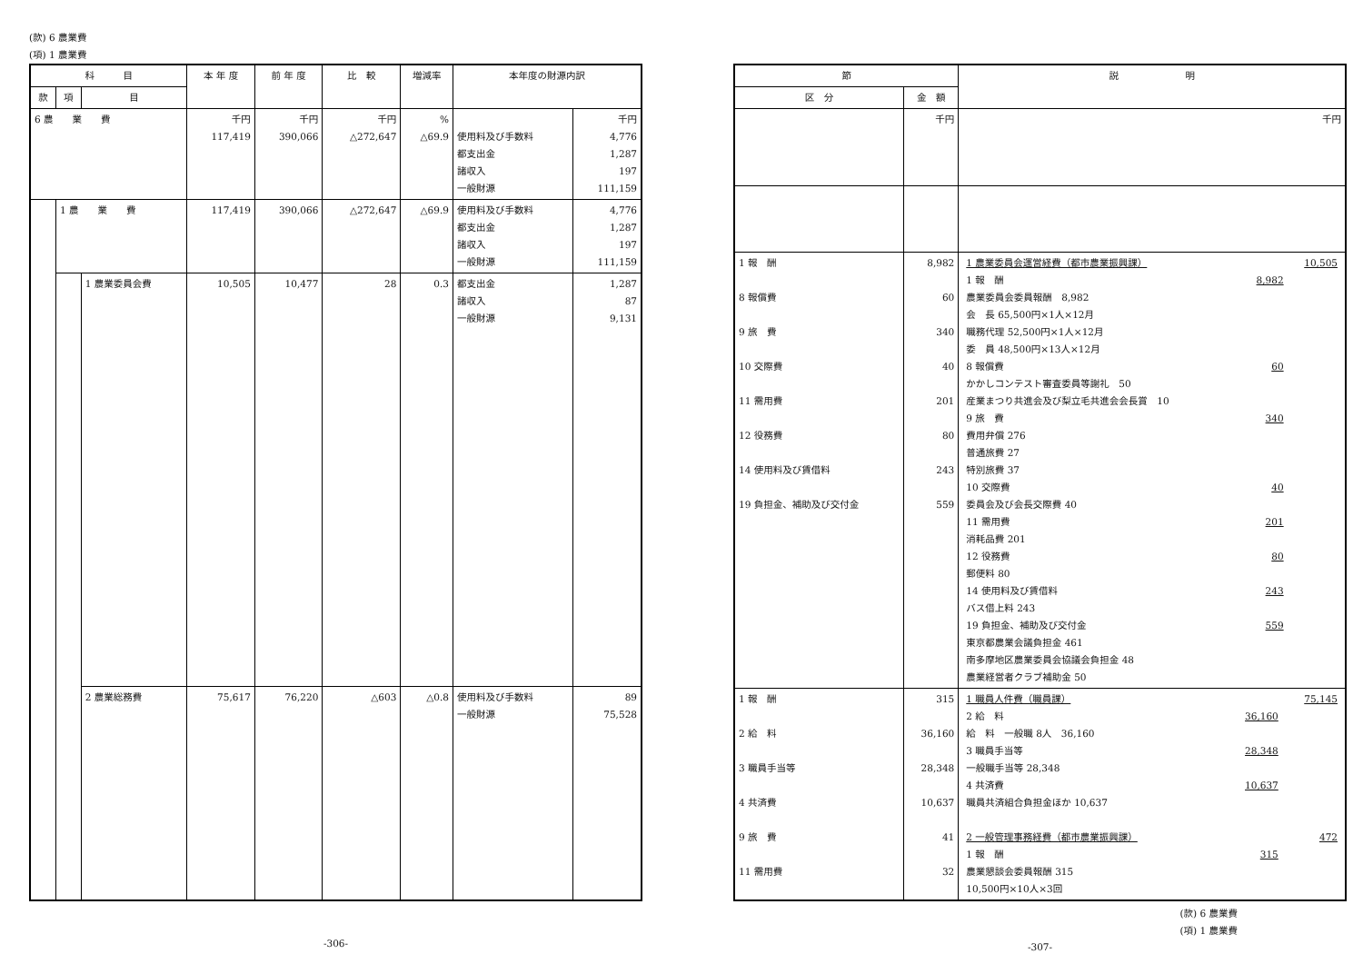(款) 6 農業費
(項) 1 農業費
| 科 目 | | | 本 年 度 | 前 年 度 | 比 較 | 増減率 | 本年度の財源内訳 | |
| --- | --- | --- | --- | --- | --- | --- | --- | --- |
| 款 | 項 | 目 | | | | | | |
| 6 農 業 費 | | | 千円 117,419 | 千円 390,066 | 千円 △272,647 | % △69.9 | 使用料及び手数料 都支出金 諸収入 一般財源 | 千円 4,776 1,287 197 111,159 |
| | 1 農 業 費 | | 117,419 | 390,066 | △272,647 | △69.9 | 使用料及び手数料 都支出金 諸収入 一般財源 | 4,776 1,287 197 111,159 |
| | | 1 農業委員会費 | 10,505 | 10,477 | 28 | 0.3 | 都支出金 諸収入 一般財源 | 1,287 87 9,131 |
| | | 2 農業総務費 | 75,617 | 76,220 | △603 | △0.8 | 使用料及び手数料 一般財源 | 89 75,528 |
-306-
| 節 | | 説 明 |
| --- | --- | --- |
| 区 分 | 金 額 | |
| | 千円 | 千円 |
| 1 報 酬 8 報償費 9 旅 費 10 交際費 11 需用費 12 役務費 14 使用料及び賃借料 19 負担金、補助及び交付金 | 8,982 60 340 40 201 80 243 559 | / 1 農業委員会運営経費（都市農業振興課） / / 10,505 / / 1 報 酬 / 8,982 / / / 農業委員会委員報酬 8,982 / / / / 会 長 65,500円×1人×12月 / / / / 職務代理 52,500円×1人×12月 / / / / 委 員 48,500円×13人×12月 / / / / 8 報償費 / 60 / / / かかしコンテスト審査委員等謝礼 50 / / / / 産業まつり共進会及び梨立毛共進会会長賞 10 / / / / 9 旅 費 / 340 / / / 費用弁償 276 / / / / 普通旅費 27 / / / / 特別旅費 37 / / / / 10 交際費 / 40 / / / 委員会及び会長交際費 40 / / / / 11 需用費 / 201 / / / 消耗品費 201 / / / / 12 役務費 / 80 / / / 郵便料 80 / / / / 14 使用料及び賃借料 / 243 / / / バス借上料 243 / / / / 19 負担金、補助及び交付金 / 559 / / / 東京都農業会議負担金 461 / / / / 南多摩地区農業委員会協議会負担金 48 / / / / 農業経営者クラブ補助金 50 / / / |
| 1 報 酬 2 給 料 3 職員手当等 4 共済費 9 旅 費 11 需用費 | 315 36,160 28,348 10,637 41 32 | / 1 職員人件費（職員課） / / 75,145 / / 2 給 料 / 36,160 / / / 給 料 一般職 8人 36,160 / / / / 3 職員手当等 / 28,348 / / / 一般職手当等 28,348 / / / / 4 共済費 / 10,637 / / / 職員共済組合負担金ほか 10,637 / / / / 2 一般管理事務経費（都市農業振興課） / / 472 / / 1 報 酬 / 315 / / / 農業懇談会委員報酬 315 / / / / 10,500円×10人×3回 / / / |
(款) 6 農業費
(項) 1 農業費
-307-